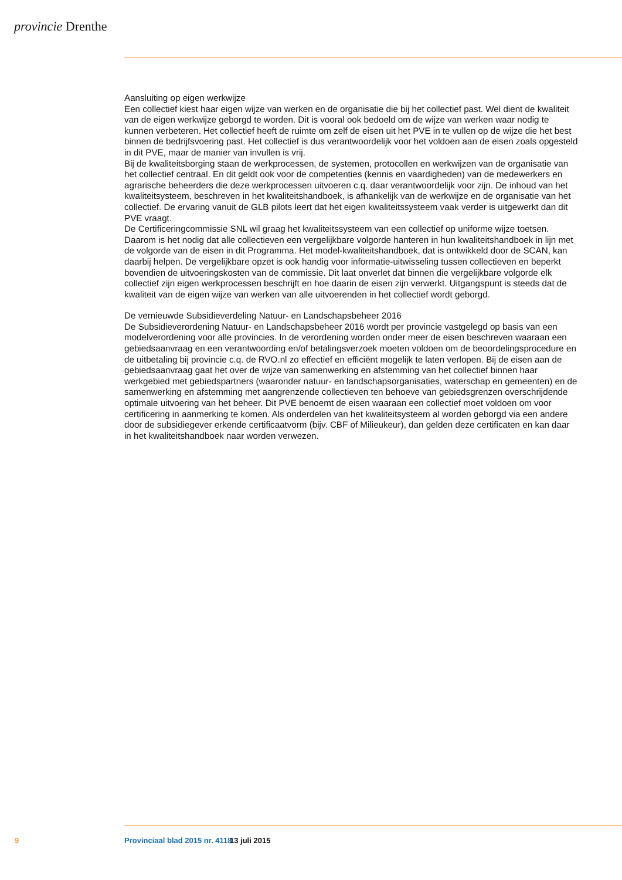provincie Drenthe
Aansluiting op eigen werkwijze
Een collectief kiest haar eigen wijze van werken en de organisatie die bij het collectief past. Wel dient de kwaliteit van de eigen werkwijze geborgd te worden. Dit is vooral ook bedoeld om de wijze van werken waar nodig te kunnen verbeteren. Het collectief heeft de ruimte om zelf de eisen uit het PVE in te vullen op de wijze die het best binnen de bedrijfsvoering past. Het collectief is dus verantwoordelijk voor het voldoen aan de eisen zoals opgesteld in dit PVE, maar de manier van invullen is vrij.
Bij de kwaliteitsborging staan de werkprocessen, de systemen, protocollen en werkwijzen van de organisatie van het collectief centraal. En dit geldt ook voor de competenties (kennis en vaardigheden) van de medewerkers en agrarische beheerders die deze werkprocessen uitvoeren c.q. daar verantwoordelijk voor zijn. De inhoud van het kwaliteitsysteem, beschreven in het kwaliteitshandboek, is afhankelijk van de werkwijze en de organisatie van het collectief. De ervaring vanuit de GLB pilots leert dat het eigen kwaliteitssysteem vaak verder is uitgewerkt dan dit PVE vraagt.
De Certificeringcommissie SNL wil graag het kwaliteitssysteem van een collectief op uniforme wijze toetsen. Daarom is het nodig dat alle collectieven een vergelijkbare volgorde hanteren in hun kwaliteitshandboek in lijn met de volgorde van de eisen in dit Programma. Het model-kwaliteitshandboek, dat is ontwikkeld door de SCAN, kan daarbij helpen. De vergelijkbare opzet is ook handig voor informatie-uitwisseling tussen collectieven en beperkt bovendien de uitvoeringskosten van de commissie. Dit laat onverlet dat binnen die vergelijkbare volgorde elk collectief zijn eigen werkprocessen beschrijft en hoe daarin de eisen zijn verwerkt. Uitgangspunt is steeds dat de kwaliteit van de eigen wijze van werken van alle uitvoerenden in het collectief wordt geborgd.
De vernieuwde Subsidieverdeling Natuur- en Landschapsbeheer 2016
De Subsidieverordening Natuur- en Landschapsbeheer 2016 wordt per provincie vastgelegd op basis van een modelverordening voor alle provincies. In de verordening worden onder meer de eisen beschreven waaraan een gebiedsaanvraag en een verantwoording en/of betalingsverzoek moeten voldoen om de beoordelingsprocedure en de uitbetaling bij provincie c.q. de RVO.nl zo effectief en efficiënt mogelijk te laten verlopen. Bij de eisen aan de gebiedsaanvraag gaat het over de wijze van samenwerking en afstemming van het collectief binnen haar werkgebied met gebiedspartners (waaronder natuur- en landschapsorganisaties, waterschap en gemeenten) en de samenwerking en afstemming met aangrenzende collectieven ten behoeve van gebiedsgrenzen overschrijdende optimale uitvoering van het beheer. Dit PVE benoemt de eisen waaraan een collectief moet voldoen om voor certificering in aanmerking te komen. Als onderdelen van het kwaliteitsysteem al worden geborgd via een andere door de subsidiegever erkende certificaatvorm (bijv. CBF of Milieukeur), dan gelden deze certificaten en kan daar in het kwaliteitshandboek naar worden verwezen.
9 Provinciaal blad 2015 nr. 4118 13 juli 2015